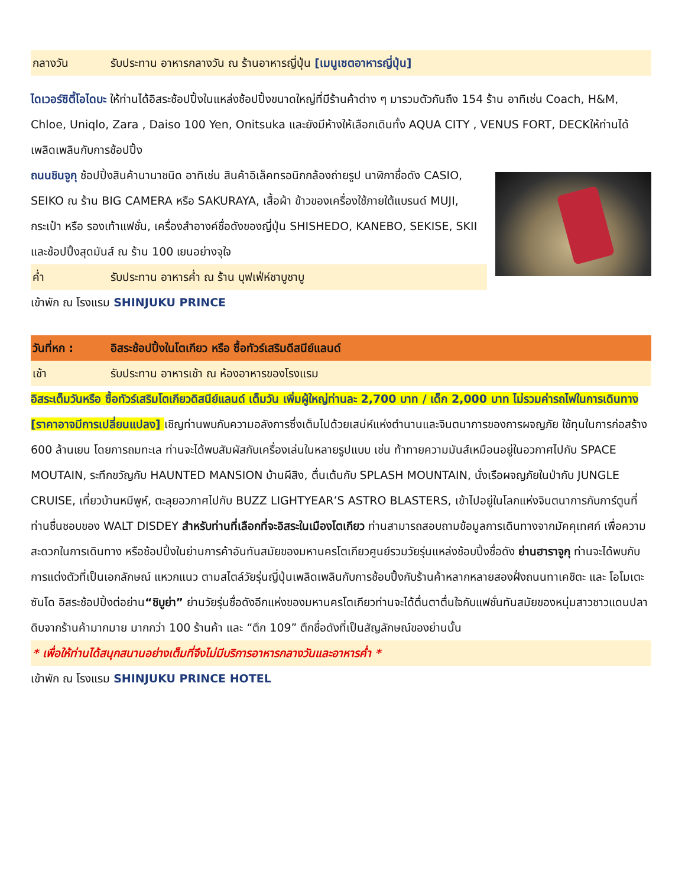กลางวัน รับประทาน อาหารกลางวัน ณ ร้านอาหารญี่ปุ่น [เมนูเซตอาหารญี่ปุ่น]
ไดเวอร์ซิตี้โอไดบะ ให้ท่านได้อิสระช้อปปิ้งในแหล่งช้อปปิ้งขนาดใหญ่ที่มีร้านค้าต่าง ๆ มารวมตัวกันถึง 154 ร้าน อาทิเช่น Coach, H&M, Chloe, Uniqlo, Zara , Daiso 100 Yen, Onitsuka และยังมีห้างให้เลือกเดินทั้ง AQUA CITY , VENUS FORT, DECKให้ท่านได้เพลิดเพลินกับการช้อปปิ้ง
ถนนชินจูกุ ช้อปปิ้งสินค้านานาชนิด อาทิเช่น สินค้าอิเล็คทรอนิกกล้องถ่ายรูป นาฬิกาชื่อดัง CASIO, SEIKO ณ ร้าน BIG CAMERA หรือ SAKURAYA, เสื้อผ้า ข้าวของเครื่องใช้ภายใต้แบรนด์ MUJI, กระเป๋า หรือ รองเท้าแฟชั่น, เครื่องสำอางค์ชื่อดังของญี่ปุ่น SHISHEDO, KANEBO, SEKISE, SKII และช้อปปิ้งสุดมันส์ ณ ร้าน 100 เยนอย่างจุใจ
ค่ำ รับประทาน อาหารค่ำ ณ ร้าน บุฟเฟ่ห์ชาบูชาบู
เข้าพัก ณ โรงแรม SHINJUKU PRINCE
วันที่หก : อิสระช้อปปิ้งในโตเกียว หรือ ซื้อทัวร์เสริมดีสนีย์แลนด์
เช้า รับประทาน อาหารเช้า ณ ห้องอาหารของโรงแรม
อิสระเต็มวันหรือ ซื้อทัวร์เสริมโตเกียวดิสนีย์แลนด์ เต็มวัน เพิ่มผู้ใหญ่ท่านละ 2,700 บาท / เด็ก 2,000 บาท ไม่รวมค่ารถไฟในการเดินทาง [ราคาอาจมีการเปลี่ยนแปลง] เชิญท่านพบกับความอลังการซึ่งเต็มไปด้วยเสน่ห์แห่งตำนานและจินตนาการของการผจญภัย ใช้ทุนในการก่อสร้าง 600 ล้านเยน โดยการถมทะเล ท่านจะได้พบสัมผัสกับเครื่องเล่นในหลายรูปแบบ เช่น ท้าทายความมันส์เหมือนอยู่ในอวกาศไปกับ SPACE MOUTAIN, ระทึกขวัญกับ HAUNTED MANSION บ้านผีสิง, ตื่นเต้นกับ SPLASH MOUNTAIN, นั่งเรือผจญภัยในป่ากับ JUNGLE CRUISE, เที่ยวบ้านหมีพูห์, ตะลุยอวกาศไปกับ BUZZ LIGHTYEAR’S ASTRO BLASTERS, เข้าไปอยู่ในโลกแห่งจินตนาการกับการ์ตูนที่ท่านชื่นชอบของ WALT DISDEY สำหรับท่านที่เลือกที่จะอิสระในเมืองโตเกียว ท่านสามารถสอบถามข้อมูลการเดินทางจากมัคคุเทศก์ เพื่อความสะดวกในการเดินทาง หรือช้อปปิ้งในย่านการค้าอันทันสมัยของมหานครโตเกียวศูนย์รวมวัยรุ่นแหล่งช้อบปิ้งชื่อดัง ย่านฮาราจูกุ ท่านจะได้พบกับการแต่งตัวที่เป็นเอกลักษณ์ แหวกแนว ตามสไตล์วัยรุ่นญี่ปุ่นเพลิดเพลินกับการช้อบปิ้งกับร้านค้าหลากหลายสองฝั่งถนนทาเคชิตะ และ โอโมเตะซันโด อิสระช้อปปิ้งต่อย่าน“ชิบูย่า” ย่านวัยรุ่นชื่อดังอีกแห่งของมหานครโตเกียวท่านจะได้ตื่นตาตื่นใจกับแฟชั่นทันสมัยของหนุ่มสาวชาวแดนปลาดิบจากร้านค้ามากมาย มากกว่า 100 ร้านค้า และ “ตึก 109” ตึกชื่อดังที่เป็นสัญลักษณ์ของย่านนั้น
* เพื่อให้ท่านได้สนุกสนานอย่างเต็มที่จึงไม่มีบริการอาหารกลางวันและอาหารค่ำ *
เข้าพัก ณ โรงแรม SHINJUKU PRINCE HOTEL